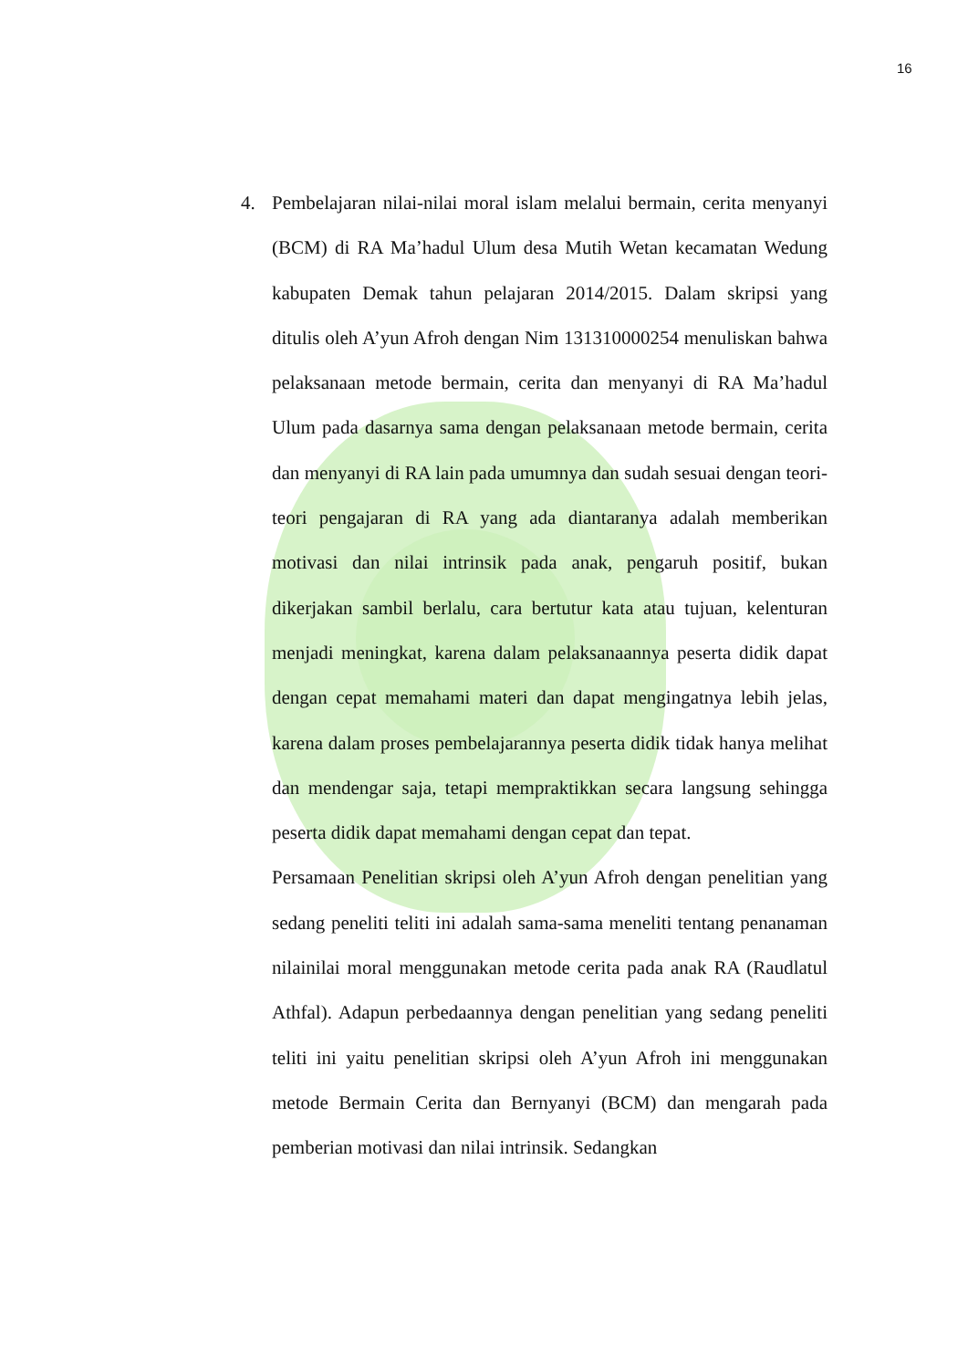16
4. Pembelajaran nilai-nilai moral islam melalui bermain, cerita menyanyi (BCM) di RA Ma’hadul Ulum desa Mutih Wetan kecamatan Wedung kabupaten Demak tahun pelajaran 2014/2015. Dalam skripsi yang ditulis oleh A’yun Afroh dengan Nim 131310000254 menuliskan bahwa pelaksanaan metode bermain, cerita dan menyanyi di RA Ma’hadul Ulum pada dasarnya sama dengan pelaksanaan metode bermain, cerita dan menyanyi di RA lain pada umumnya dan sudah sesuai dengan teori-teori pengajaran di RA yang ada diantaranya adalah memberikan motivasi dan nilai intrinsik pada anak, pengaruh positif, bukan dikerjakan sambil berlalu, cara bertutur kata atau tujuan, kelenturan menjadi meningkat, karena dalam pelaksanaannya peserta didik dapat dengan cepat memahami materi dan dapat mengingatnya lebih jelas, karena dalam proses pembelajarannya peserta didik tidak hanya melihat dan mendengar saja, tetapi mempraktikkan secara langsung sehingga peserta didik dapat memahami dengan cepat dan tepat.
Persamaan Penelitian skripsi oleh A’yun Afroh dengan penelitian yang sedang peneliti teliti ini adalah sama-sama meneliti tentang penanaman nilainilai moral menggunakan metode cerita pada anak RA (Raudlatul Athfal). Adapun perbedaannya dengan penelitian yang sedang peneliti teliti ini yaitu penelitian skripsi oleh A’yun Afroh ini menggunakan metode Bermain Cerita dan Bernyanyi (BCM) dan mengarah pada pemberian motivasi dan nilai intrinsik. Sedangkan